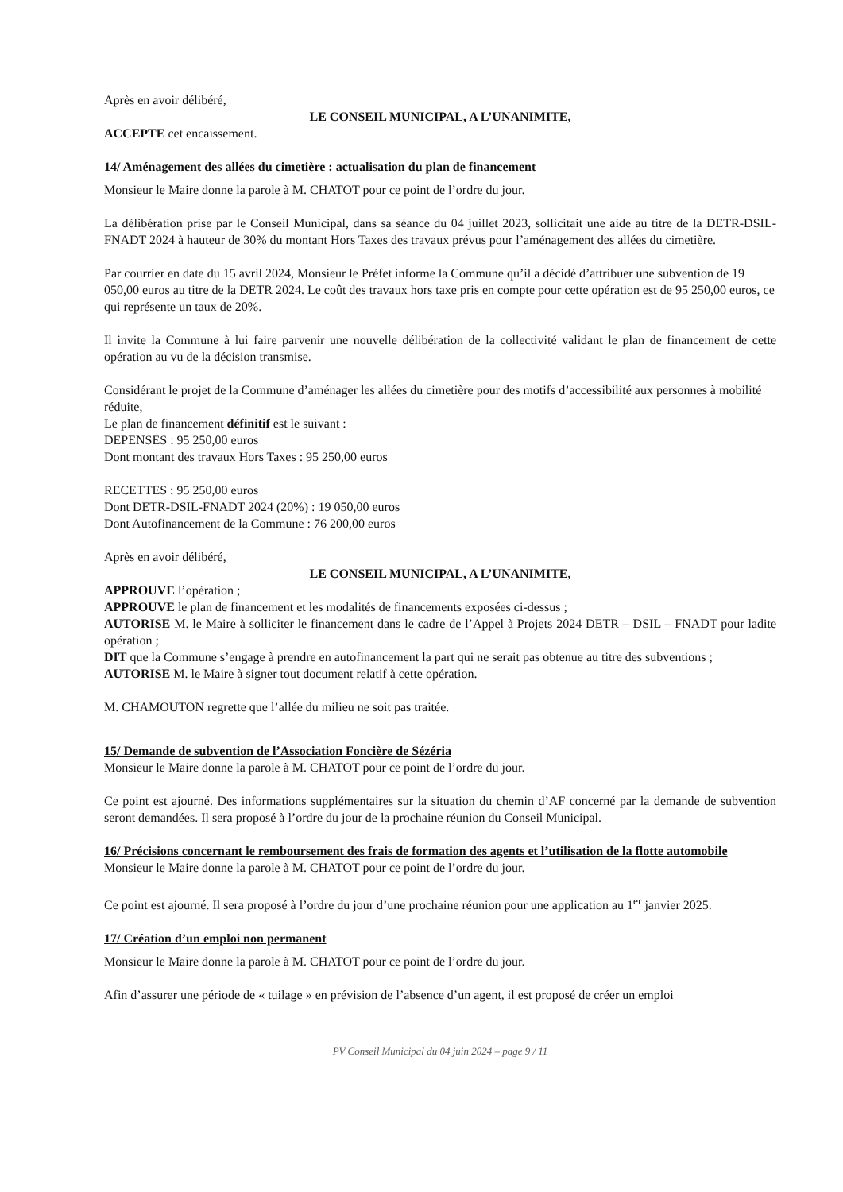Après en avoir délibéré,
LE CONSEIL MUNICIPAL, A L’UNANIMITE,
ACCEPTE cet encaissement.
14/ Aménagement des allées du cimetière : actualisation du plan de financement
Monsieur le Maire donne la parole à M. CHATOT pour ce point de l’ordre du jour.
La délibération prise par le Conseil Municipal, dans sa séance du 04 juillet 2023, sollicitait une aide au titre de la DETR-DSIL-FNADT 2024 à hauteur de 30% du montant Hors Taxes des travaux prévus pour l’aménagement des allées du cimetière.
Par courrier en date du 15 avril 2024, Monsieur le Préfet informe la Commune qu’il a décidé d’attribuer une subvention de 19 050,00 euros au titre de la DETR 2024. Le coût des travaux hors taxe pris en compte pour cette opération est de 95 250,00 euros, ce qui représente un taux de 20%.
Il invite la Commune à lui faire parvenir une nouvelle délibération de la collectivité validant le plan de financement de cette opération au vu de la décision transmise.
Considérant le projet de la Commune d’aménager les allées du cimetière pour des motifs d’accessibilité aux personnes à mobilité réduite,
Le plan de financement définitif est le suivant :
DEPENSES : 95 250,00 euros
Dont montant des travaux Hors Taxes : 95 250,00 euros
RECETTES : 95 250,00 euros
Dont DETR-DSIL-FNADT 2024 (20%) : 19 050,00 euros
Dont Autofinancement de la Commune : 76 200,00 euros
Après en avoir délibéré,
LE CONSEIL MUNICIPAL, A L’UNANIMITE,
APPROUVE l’opération ;
APPROUVE le plan de financement et les modalités de financements exposées ci-dessus ;
AUTORISE M. le Maire à solliciter le financement dans le cadre de l’Appel à Projets 2024 DETR – DSIL – FNADT pour ladite opération ;
DIT que la Commune s’engage à prendre en autofinancement la part qui ne serait pas obtenue au titre des subventions ;
AUTORISE M. le Maire à signer tout document relatif à cette opération.
M. CHAMOUTON regrette que l’allée du milieu ne soit pas traitée.
15/ Demande de subvention de l’Association Foncière de Sézéria
Monsieur le Maire donne la parole à M. CHATOT pour ce point de l’ordre du jour.
Ce point est ajourné. Des informations supplémentaires sur la situation du chemin d’AF concerné par la demande de subvention seront demandées. Il sera proposé à l’ordre du jour de la prochaine réunion du Conseil Municipal.
16/ Précisions concernant le remboursement des frais de formation des agents et l’utilisation de la flotte automobile
Monsieur le Maire donne la parole à M. CHATOT pour ce point de l’ordre du jour.
Ce point est ajourné. Il sera proposé à l’ordre du jour d’une prochaine réunion pour une application au 1<sup>er</sup> janvier 2025.
17/ Création d’un emploi non permanent
Monsieur le Maire donne la parole à M. CHATOT pour ce point de l’ordre du jour.
Afin d’assurer une période de « tuilage » en prévision de l’absence d’un agent, il est proposé de créer un emploi
PV Conseil Municipal du 04 juin 2024 – page 9 / 11